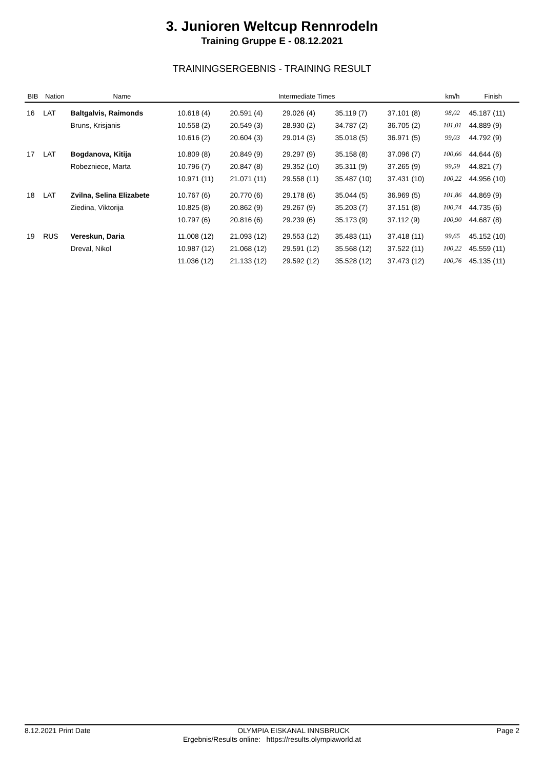3. Junioren Weltcup Rennrodeln
Training Gruppe E - 08.12.2021
TRAININGSERGEBNIS - TRAINING RESULT
| BIB | Nation | Name | Intermediate Times | | | | | km/h | Finish |
| --- | --- | --- | --- | --- | --- | --- | --- | --- | --- |
| 16 | LAT | Baltgalvis, Raimonds | 10.618 (4) | 20.591 (4) | 29.026 (4) | 35.119 (7) | 37.101 (8) | 98,02 | 45.187 (11) |
| | | Bruns, Krisjanis | 10.558 (2) | 20.549 (3) | 28.930 (2) | 34.787 (2) | 36.705 (2) | 101,01 | 44.889 (9) |
| | | | 10.616 (2) | 20.604 (3) | 29.014 (3) | 35.018 (5) | 36.971 (5) | 99,03 | 44.792 (9) |
| 17 | LAT | Bogdanova, Kitija | 10.809 (8) | 20.849 (9) | 29.297 (9) | 35.158 (8) | 37.096 (7) | 100,66 | 44.644 (6) |
| | | Robezniece, Marta | 10.796 (7) | 20.847 (8) | 29.352 (10) | 35.311 (9) | 37.265 (9) | 99,59 | 44.821 (7) |
| | | | 10.971 (11) | 21.071 (11) | 29.558 (11) | 35.487 (10) | 37.431 (10) | 100,22 | 44.956 (10) |
| 18 | LAT | Zvilna, Selina Elizabete | 10.767 (6) | 20.770 (6) | 29.178 (6) | 35.044 (5) | 36.969 (5) | 101,86 | 44.869 (9) |
| | | Ziedina, Viktorija | 10.825 (8) | 20.862 (9) | 29.267 (9) | 35.203 (7) | 37.151 (8) | 100,74 | 44.735 (6) |
| | | | 10.797 (6) | 20.816 (6) | 29.239 (6) | 35.173 (9) | 37.112 (9) | 100,90 | 44.687 (8) |
| 19 | RUS | Vereskun, Daria | 11.008 (12) | 21.093 (12) | 29.553 (12) | 35.483 (11) | 37.418 (11) | 99,65 | 45.152 (10) |
| | | Dreval, Nikol | 10.987 (12) | 21.068 (12) | 29.591 (12) | 35.568 (12) | 37.522 (11) | 100,22 | 45.559 (11) |
| | | | 11.036 (12) | 21.133 (12) | 29.592 (12) | 35.528 (12) | 37.473 (12) | 100,76 | 45.135 (11) |
8.12.2021 Print Date OLYMPIA EISKANAL INNSBRUCK Page 2
Ergebnis/Results online: https://results.olympiaworld.at